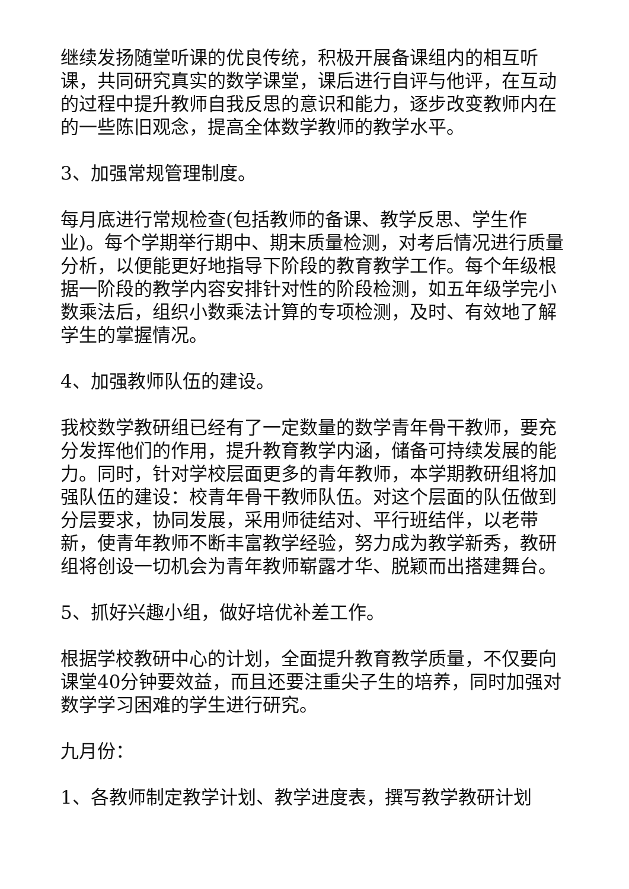继续发扬随堂听课的优良传统，积极开展备课组内的相互听课，共同研究真实的数学课堂，课后进行自评与他评，在互动的过程中提升教师自我反思的意识和能力，逐步改变教师内在的一些陈旧观念，提高全体数学教师的教学水平。
3、加强常规管理制度。
每月底进行常规检查(包括教师的备课、教学反思、学生作业)。每个学期举行期中、期末质量检测，对考后情况进行质量分析，以便能更好地指导下阶段的教育教学工作。每个年级根据一阶段的教学内容安排针对性的阶段检测，如五年级学完小数乘法后，组织小数乘法计算的专项检测，及时、有效地了解学生的掌握情况。
4、加强教师队伍的建设。
我校数学教研组已经有了一定数量的数学青年骨干教师，要充分发挥他们的作用，提升教育教学内涵，储备可持续发展的能力。同时，针对学校层面更多的青年教师，本学期教研组将加强队伍的建设：校青年骨干教师队伍。对这个层面的队伍做到分层要求，协同发展，采用师徒结对、平行班结伴，以老带新，使青年教师不断丰富教学经验，努力成为教学新秀，教研组将创设一切机会为青年教师崭露才华、脱颖而出搭建舞台。
5、抓好兴趣小组，做好培优补差工作。
根据学校教研中心的计划，全面提升教育教学质量，不仅要向课堂40分钟要效益，而且还要注重尖子生的培养，同时加强对数学学习困难的学生进行研究。
九月份：
1、各教师制定教学计划、教学进度表，撰写教学教研计划